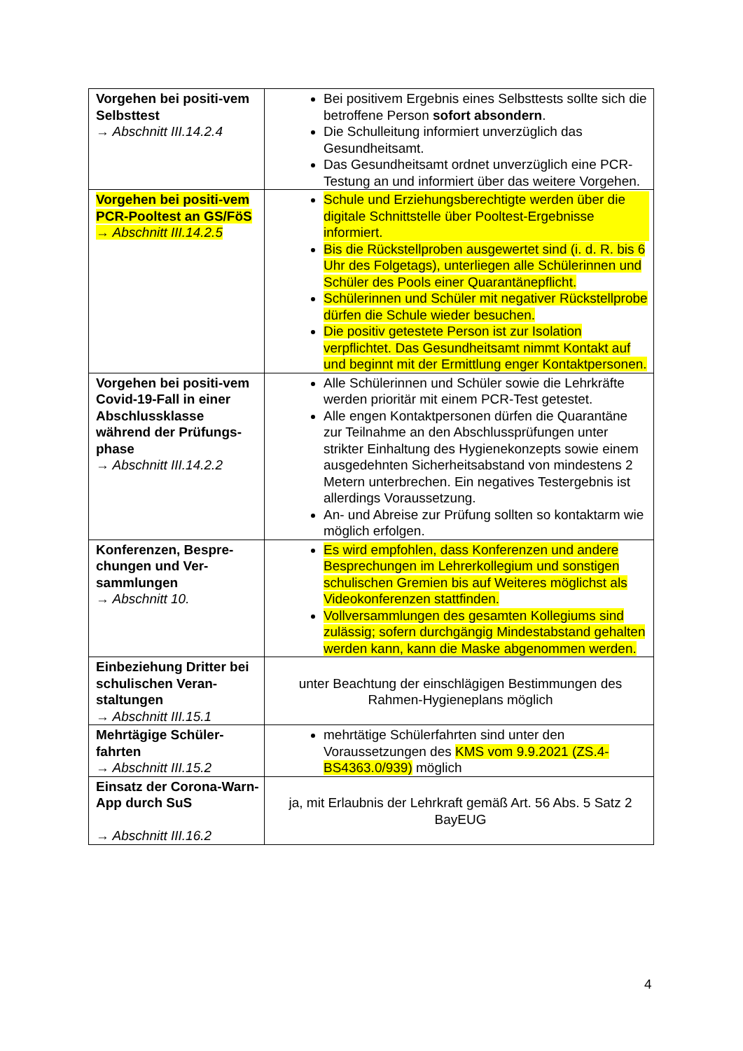| Vorgehen bei positi-vem Selbsttest → Abschnitt III.14.2.4 | Bei positivem Ergebnis eines Selbsttests sollte sich die betroffene Person sofort absondern . Die Schulleitung informiert unverzüglich das Gesundheitsamt. Das Gesundheitsamt ordnet unverzüglich eine PCR-Testung an und informiert über das weitere Vorgehen. |
| Vorgehen bei positi-vem PCR-Pooltest an GS/FöS → Abschnitt III.14.2.5 | Schule und Erziehungsberechtigte werden über die digitale Schnittstelle über Pooltest-Ergebnisse informiert. Bis die Rückstellproben ausgewertet sind (i. d. R. bis 6 Uhr des Folgetags), unterliegen alle Schülerinnen und Schüler des Pools einer Quarantänepflicht. Schülerinnen und Schüler mit negativer Rückstellprobe dürfen die Schule wieder besuchen. Die positiv getestete Person ist zur Isolation verpflichtet. Das Gesundheitsamt nimmt Kontakt auf und beginnt mit der Ermittlung enger Kontaktpersonen. |
| Vorgehen bei positi-vem Covid-19-Fall in einer Abschlussklasse während der Prüfungs-phase → Abschnitt III.14.2.2 | Alle Schülerinnen und Schüler sowie die Lehrkräfte werden prioritär mit einem PCR-Test getestet. Alle engen Kontaktpersonen dürfen die Quarantäne zur Teilnahme an den Abschlussprüfungen unter strikter Einhaltung des Hygienekonzepts sowie einem ausgedehnten Sicherheitsabstand von mindestens 2 Metern unterbrechen. Ein negatives Testergebnis ist allerdings Voraussetzung. An- und Abreise zur Prüfung sollten so kontaktarm wie möglich erfolgen. |
| Konferenzen, Bespre-chungen und Ver-sammlungen → Abschnitt 10. | Es wird empfohlen, dass Konferenzen und andere Besprechungen im Lehrerkollegium und sonstigen schulischen Gremien bis auf Weiteres möglichst als Videokonferenzen stattfinden. Vollversammlungen des gesamten Kollegiums sind zulässig; sofern durchgängig Mindestabstand gehalten werden kann, kann die Maske abgenommen werden. |
| Einbeziehung Dritter bei schulischen Veran-staltungen → Abschnitt III.15.1 | unter Beachtung der einschlägigen Bestimmungen des Rahmen-Hygieneplans möglich |
| Mehrtägige Schüler-fahrten → Abschnitt III.15.2 | mehrtätige Schülerfahrten sind unter den Voraussetzungen des KMS vom 9.9.2021 (ZS.4-BS4363.0/939) möglich |
| Einsatz der Corona-Warn-App durch SuS → Abschnitt III.16.2 | ja, mit Erlaubnis der Lehrkraft gemäß Art. 56 Abs. 5 Satz 2 BayEUG |
4